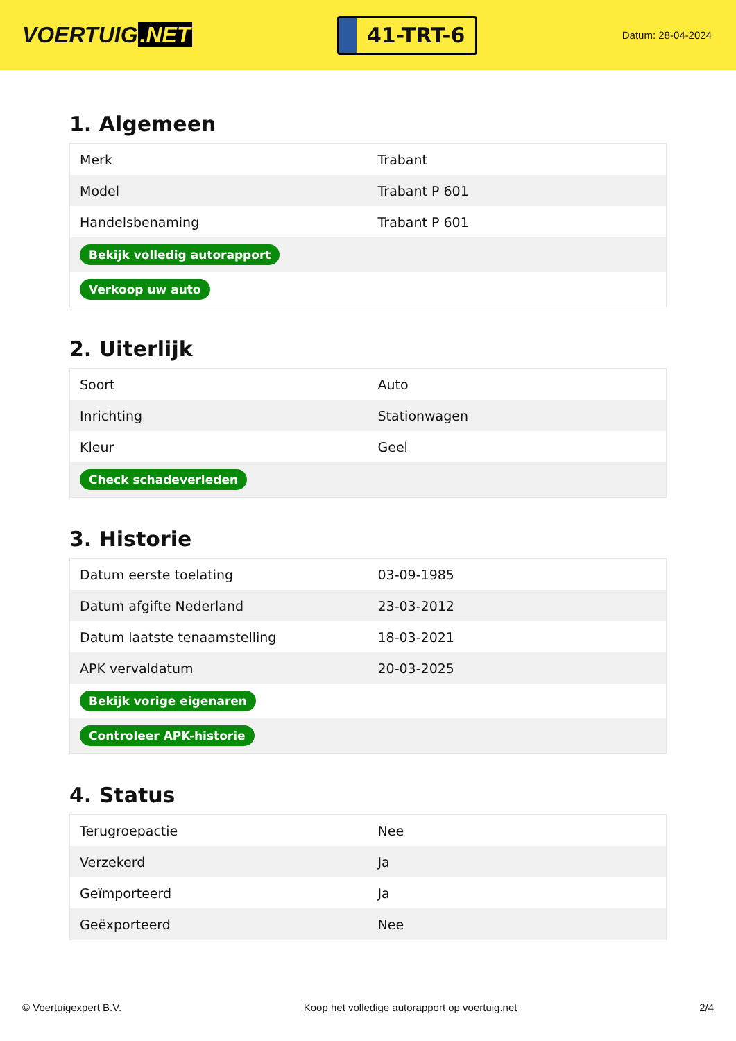VOERTUIG.NET
41-TRT-6
Datum: 28-04-2024
1. Algemeen
| Merk | Trabant |
| Model | Trabant P 601 |
| Handelsbenaming | Trabant P 601 |
| Bekijk volledig autorapport | |
| Verkoop uw auto | |
2. Uiterlijk
| Soort | Auto |
| Inrichting | Stationwagen |
| Kleur | Geel |
| Check schadeverleden | |
3. Historie
| Datum eerste toelating | 03-09-1985 |
| Datum afgifte Nederland | 23-03-2012 |
| Datum laatste tenaamstelling | 18-03-2021 |
| APK vervaldatum | 20-03-2025 |
| Bekijk vorige eigenaren | |
| Controleer APK-historie | |
4. Status
| Terugroepactie | Nee |
| Verzekerd | Ja |
| Geïmporteerd | Ja |
| Geëxporteerd | Nee |
© Voertuigexpert B.V. Koop het volledige autorapport op voertuig.net 2/4